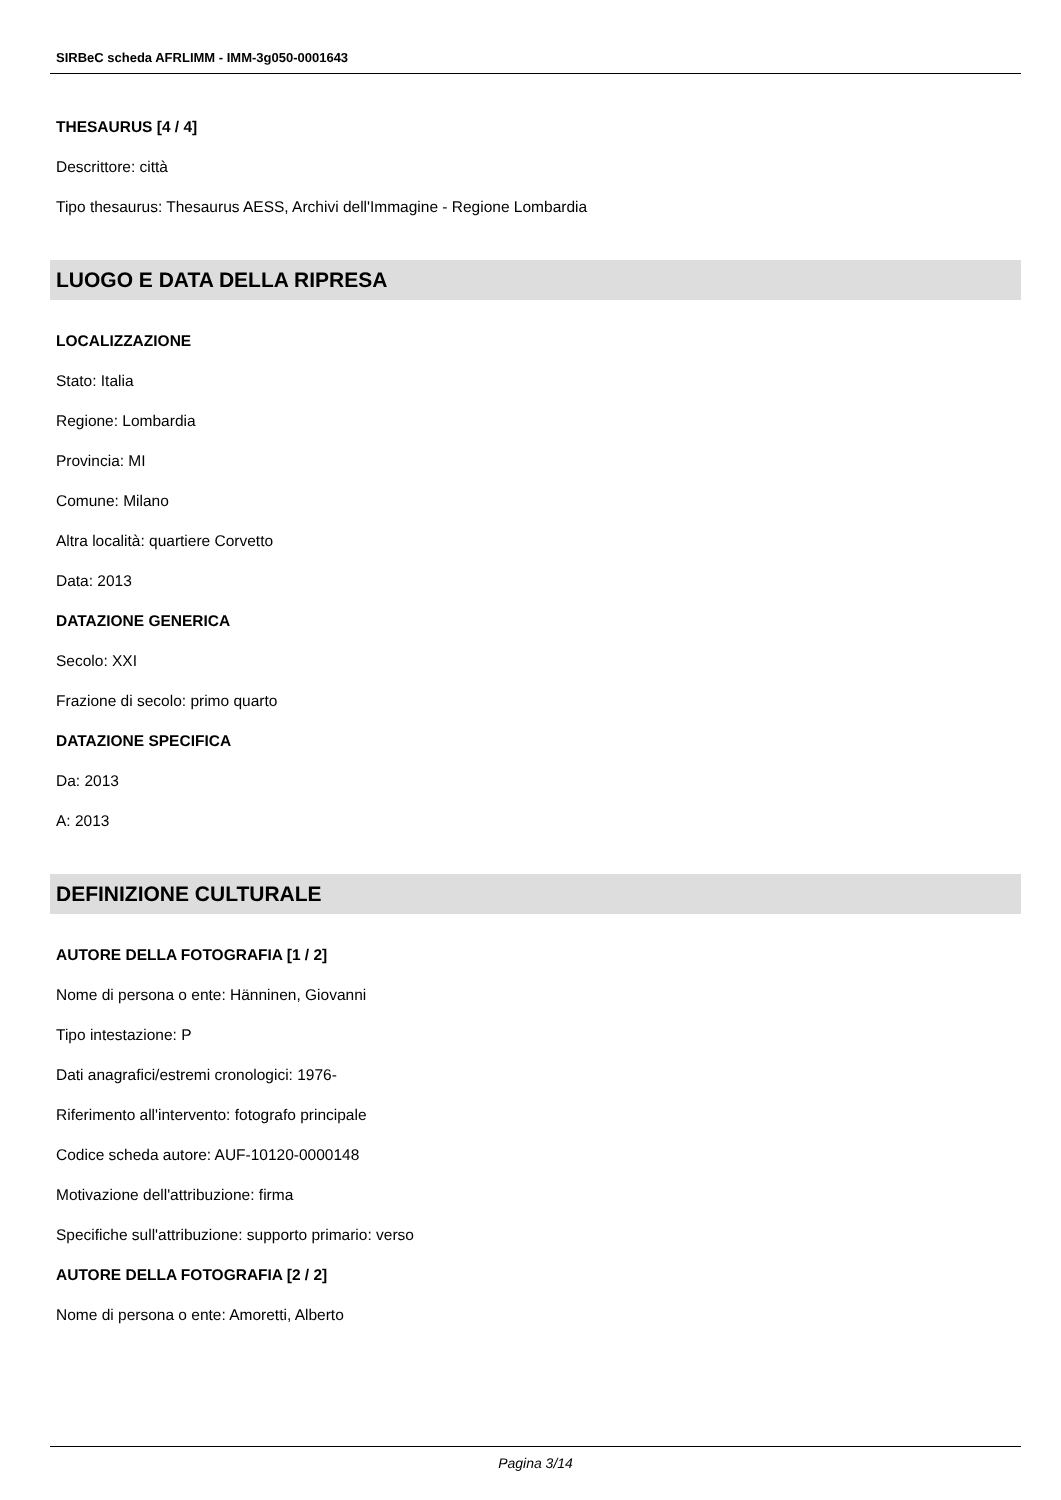SIRBeC scheda AFRLIMM - IMM-3g050-0001643
THESAURUS [4 / 4]
Descrittore: città
Tipo thesaurus: Thesaurus AESS, Archivi dell'Immagine - Regione Lombardia
LUOGO E DATA DELLA RIPRESA
LOCALIZZAZIONE
Stato: Italia
Regione: Lombardia
Provincia: MI
Comune: Milano
Altra località: quartiere Corvetto
Data: 2013
DATAZIONE GENERICA
Secolo: XXI
Frazione di secolo: primo quarto
DATAZIONE SPECIFICA
Da: 2013
A: 2013
DEFINIZIONE CULTURALE
AUTORE DELLA FOTOGRAFIA [1 / 2]
Nome di persona o ente: Hänninen, Giovanni
Tipo intestazione: P
Dati anagrafici/estremi cronologici: 1976-
Riferimento all'intervento: fotografo principale
Codice scheda autore: AUF-10120-0000148
Motivazione dell'attribuzione: firma
Specifiche sull'attribuzione: supporto primario: verso
AUTORE DELLA FOTOGRAFIA [2 / 2]
Nome di persona o ente: Amoretti, Alberto
Pagina 3/14